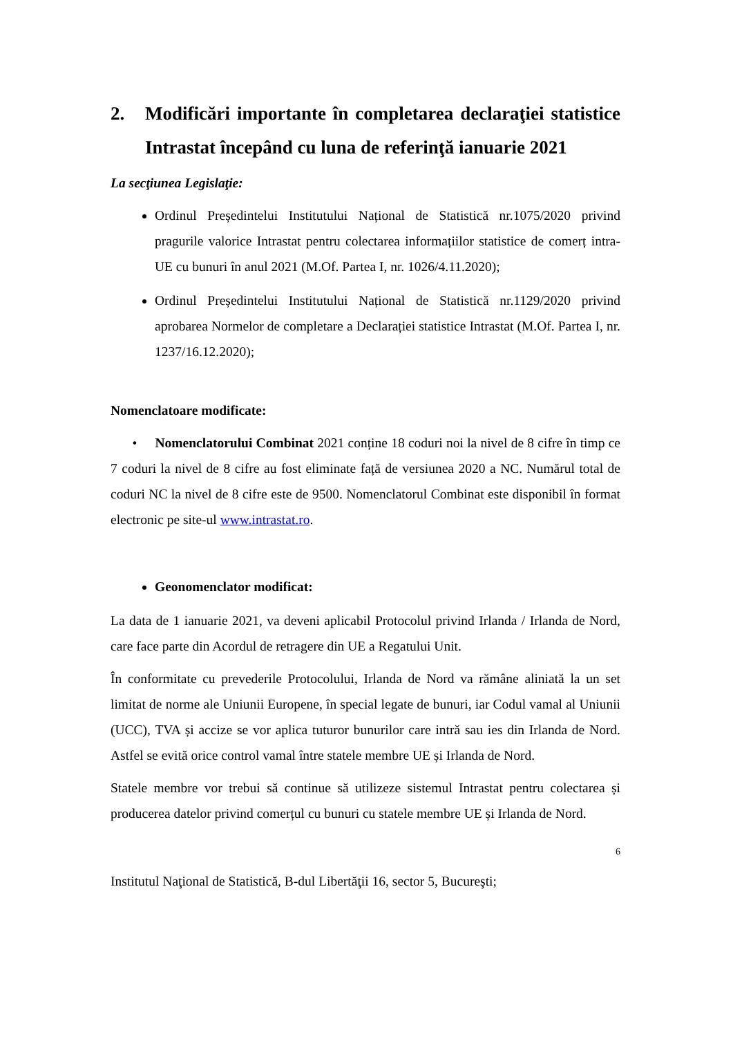2. Modificări importante în completarea declaraţiei statistice Intrastat începând cu luna de referinţă ianuarie 2021
La secţiunea Legislaţie:
Ordinul Președintelui Institutului Național de Statistică nr.1075/2020 privind pragurile valorice Intrastat pentru colectarea informațiilor statistice de comerț intra-UE cu bunuri în anul 2021 (M.Of. Partea I, nr. 1026/4.11.2020);
Ordinul Președintelui Institutului Național de Statistică nr.1129/2020 privind aprobarea Normelor de completare a Declarației statistice Intrastat (M.Of. Partea I, nr. 1237/16.12.2020);
Nomenclatoare modificate:
• Nomenclatorului Combinat 2021 conține 18 coduri noi la nivel de 8 cifre în timp ce 7 coduri la nivel de 8 cifre au fost eliminate față de versiunea 2020 a NC. Numărul total de coduri NC la nivel de 8 cifre este de 9500. Nomenclatorul Combinat este disponibil în format electronic pe site-ul www.intrastat.ro.
Geonomenclator modificat:
La data de 1 ianuarie 2021, va deveni aplicabil Protocolul privind Irlanda / Irlanda de Nord, care face parte din Acordul de retragere din UE a Regatului Unit.
În conformitate cu prevederile Protocolului, Irlanda de Nord va rămâne aliniată la un set limitat de norme ale Uniunii Europene, în special legate de bunuri, iar Codul vamal al Uniunii (UCC), TVA și accize se vor aplica tuturor bunurilor care intră sau ies din Irlanda de Nord. Astfel se evită orice control vamal între statele membre UE și Irlanda de Nord.
Statele membre vor trebui să continue să utilizeze sistemul Intrastat pentru colectarea și producerea datelor privind comerțul cu bunuri cu statele membre UE și Irlanda de Nord.
6
Institutul Naţional de Statistică, B-dul Libertăţii 16, sector 5, Bucureşti;